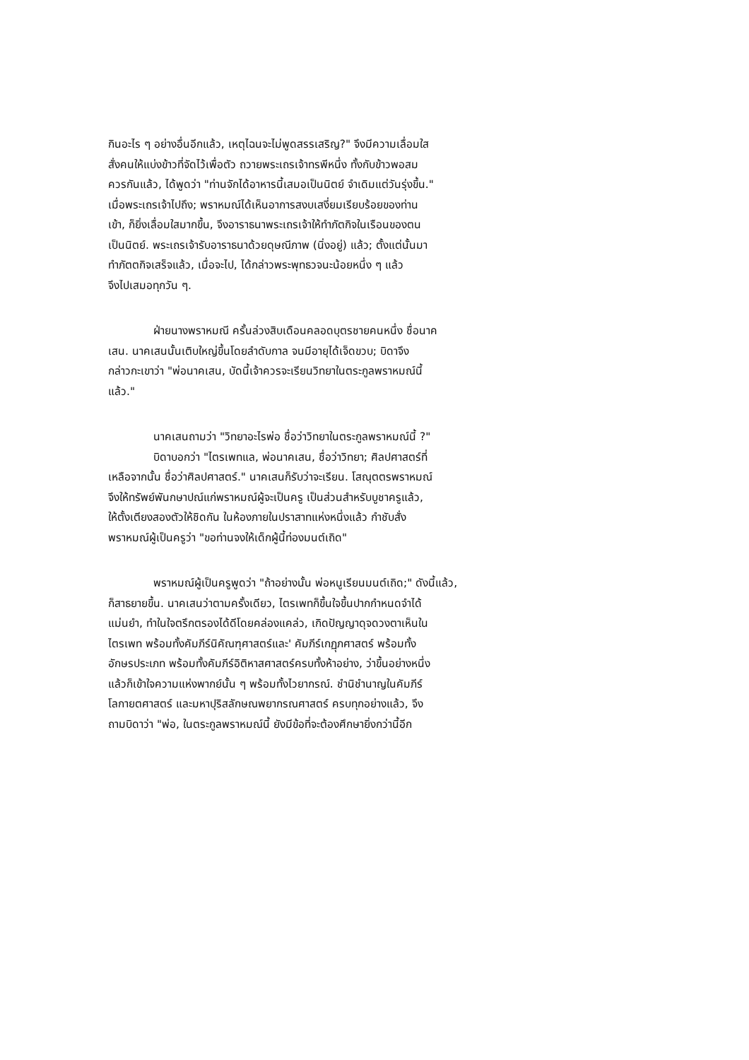กินอะไร ๆ อย่างอื่นอีกแล้ว, เหตุไฉนจะไม่พูดสรรเสริญ?" จึงมีความเลื่อมใส
สั่งคนให้แบ่งข้าวที่จัดไว้เพื่อตัว ถวายพระเถรเจ้าทรพีหนึ่ง ทั้งกับข้าวพอสม
ควรกันแล้ว, ได้พูดว่า "ท่านจักได้อาหารนี้เสมอเป็นนิตย์ จำเดิมแต่วันรุ่งขึ้น."
เมื่อพระเถรเจ้าไปถึง; พราหมณ์ได้เห็นอาการสงบเสงี่ยมเรียบร้อยของท่าน
เข้า, ก็ยิ่งเลื่อมใสมากขึ้น, จึงอาราธนาพระเถรเจ้าให้ทำภัตกิจในเรือนของตน
เป็นนิตย์. พระเถรเจ้ารับอาราธนาด้วยดุษณีภาพ (นิ่งอยู่) แล้ว; ตั้งแต่นั้นมา
ทำภัตตกิจเสร็จแล้ว, เมื่อจะไป, ได้กล่าวพระพุทธวจนะน้อยหนึ่ง ๆ แล้ว
จึงไปเสมอทุกวัน ๆ.
ฝ่ายนางพราหมณี ครั้นล่วงสิบเดือนคลอดบุตรชายคนหนึ่ง ชื่อนาค
เสน. นาคเสนนั้นเติบใหญ่ขึ้นโดยลำดับกาล จนมีอายุได้เจ็ดขวบ; บิดาจึง
กล่าวกะเขาว่า "พ่อนาคเสน, บัดนี้เจ้าควรจะเรียนวิทยาในตระกูลพราหมณ์นี้
แล้ว."
นาคเสนถามว่า "วิทยาอะไรพ่อ ชื่อว่าวิทยาในตระกูลพราหมณ์นี้ ?"
บิดาบอกว่า "ไตรเพทแล, พ่อนาคเสน, ชื่อว่าวิทยา; ศิลปศาสตร์ที่
เหลือจากนั้น ชื่อว่าศิลปศาสตร์." นาคเสนก็รับว่าจะเรียน. โสณุตตรพราหมณ์
จึงให้ทรัพย์พันกษาปณ์แก่พราหมณ์ผู้จะเป็นครู เป็นส่วนสำหรับบูชาครูแล้ว,
ให้ตั้งเตียงสองตัวให้ชิดกัน ในห้องภายในปราสาทแห่งหนึ่งแล้ว กำชับสั่ง
พราหมณ์ผู้เป็นครูว่า "ขอท่านจงให้เด็กผู้นี้ท่องมนต์เถิด"
พราหมณ์ผู้เป็นครูพูดว่า "ถ้าอย่างนั้น พ่อหนูเรียนมนต์เถิด;" ดังนี้แล้ว,
ก็สาธยายขึ้น. นาคเสนว่าตามครั้งเดียว, ไตรเพทก็ขึ้นใจขึ้นปากกำหนดจำได้
แม่นยำ, ทำในใจตรึกตรองได้ดีโดยคล่องแคล่ว, เกิดปัญญาดุจดวงตาเห็นใน
ไตรเพท พร้อมทั้งคัมภีร์นิคัณฑุศาสตร์และ' คัมภีร์เกฏุภศาสตร์ พร้อมทั้ง
อักษรประเภท พร้อมทั้งคัมภีร์อิติหาสศาสตร์ครบทั้งห้าอย่าง, ว่าขึ้นอย่างหนึ่ง
แล้วก็เข้าใจความแห่งพากย์นั้น ๆ พร้อมทั้งไวยากรณ์. ชำนิชำนาญในคัมภีร์
โลกายตศาสตร์ และมหาปุริสลักษณพยากรณศาสตร์ ครบทุกอย่างแล้ว, จึง
ถามบิดาว่า "พ่อ, ในตระกูลพราหมณ์นี้ ยังมีข้อที่จะต้องศึกษายิ่งกว่านี้อีก